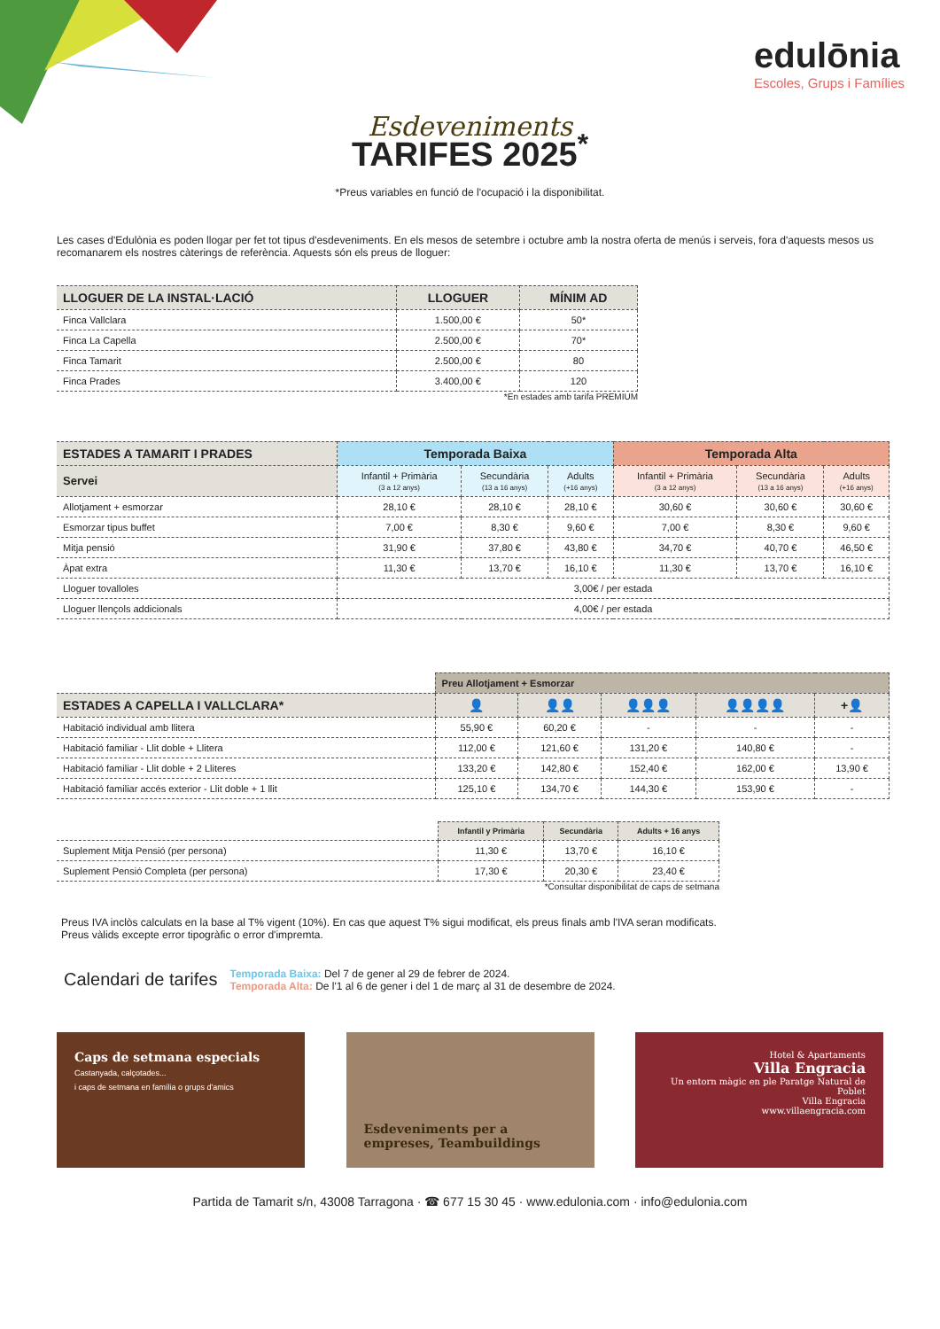edulōnia
Escoles, Grups i Famílies
Esdeveniments
TARIFES 2025<sup>*</sup>
*Preus variables en funció de l'ocupació i la disponibilitat.
Les cases d'Edulònia es poden llogar per fet tot tipus d'esdeveniments. En els mesos de setembre i octubre amb la nostra oferta de menús i serveis, fora d'aquests mesos us recomanarem els nostres càterings de referència. Aquests són els preus de lloguer:
| LLOGUER DE LA INSTAL·LACIÓ | LLOGUER | MÍNIM AD |
| --- | --- | --- |
| Finca Vallclara | 1.500,00 € | 50* |
| Finca La Capella | 2.500,00 € | 70* |
| Finca Tamarit | 2.500,00 € | 80 |
| Finca Prades | 3.400,00 € | 120 |
*En estades amb tarifa PREMIUM
| ESTADES A TAMARIT I PRADES | Temporada Baixa | | | Temporada Alta | | |
| --- | --- | --- | --- | --- | --- | --- |
| Servei | Infantil + Primària (3 a 12 anys) | Secundària (13 a 16 anys) | Adults (+16 anys) | Infantil + Primària (3 a 12 anys) | Secundària (13 a 16 anys) | Adults (+16 anys) |
| Allotjament + esmorzar | 28,10 € | 28,10 € | 28,10 € | 30,60 € | 30,60 € | 30,60 € |
| Esmorzar tipus buffet | 7,00 € | 8,30 € | 9,60 € | 7,00 € | 8,30 € | 9,60 € |
| Mitja pensió | 31,90 € | 37,80 € | 43,80 € | 34,70 € | 40,70 € | 46,50 € |
| Àpat extra | 11,30 € | 13,70 € | 16,10 € | 11,30 € | 13,70 € | 16,10 € |
| Lloguer tovalloles | 3,00€ / per estada | | | | | |
| Lloguer llençols addicionals | 4,00€ / per estada | | | | | |
| | Preu Allotjament + Esmorzar | | | | |
| ESTADES A CAPELLA I VALLCLARA* | 👤 | 👤👤 | 👤👤👤 | 👤👤👤👤 | +👤 |
| Habitació individual amb llitera | 55,90 € | 60,20 € | - | - | - |
| Habitació familiar - Llit doble + Llitera | 112,00 € | 121,60 € | 131,20 € | 140,80 € | - |
| Habitació familiar - Llit doble + 2 Lliteres | 133,20 € | 142,80 € | 152,40 € | 162,00 € | 13,90 € |
| Habitació familiar accés exterior - Llit doble + 1 llit | 125,10 € | 134,70 € | 144,30 € | 153,90 € | - |
| | Infantil y Primària | Secundària | Adults + 16 anys |
| Suplement Mitja Pensió (per persona) | 11,30 € | 13,70 € | 16,10 € |
| Suplement Pensió Completa (per persona) | 17,30 € | 20,30 € | 23,40 € |
*Consultar disponibilitat de caps de setmana
Preus IVA inclòs calculats en la base al T% vigent (10%). En cas que aquest T% sigui modificat, els preus finals amb l'IVA seran modificats.
Preus vàlids excepte error tipogràfic o error d'impremta.
Calendari de tarifes
Temporada Baixa: Del 7 de gener al 29 de febrer de 2024.
Temporada Alta: De l'1 al 6 de gener i del 1 de març al 31 de desembre de 2024.
Caps de setmana especials
Castanyada, calçotades...
i caps de setmana en família o grups d'amics
Esdeveniments per a empreses, Teambuildings
Hotel & Apartaments
Villa Engracia
Un entorn màgic en ple Paratge Natural de Poblet
Villa Engracia
www.villaengracia.com
Partida de Tamarit s/n, 43008 Tarragona · ☎ 677 15 30 45 · www.edulonia.com · info@edulonia.com